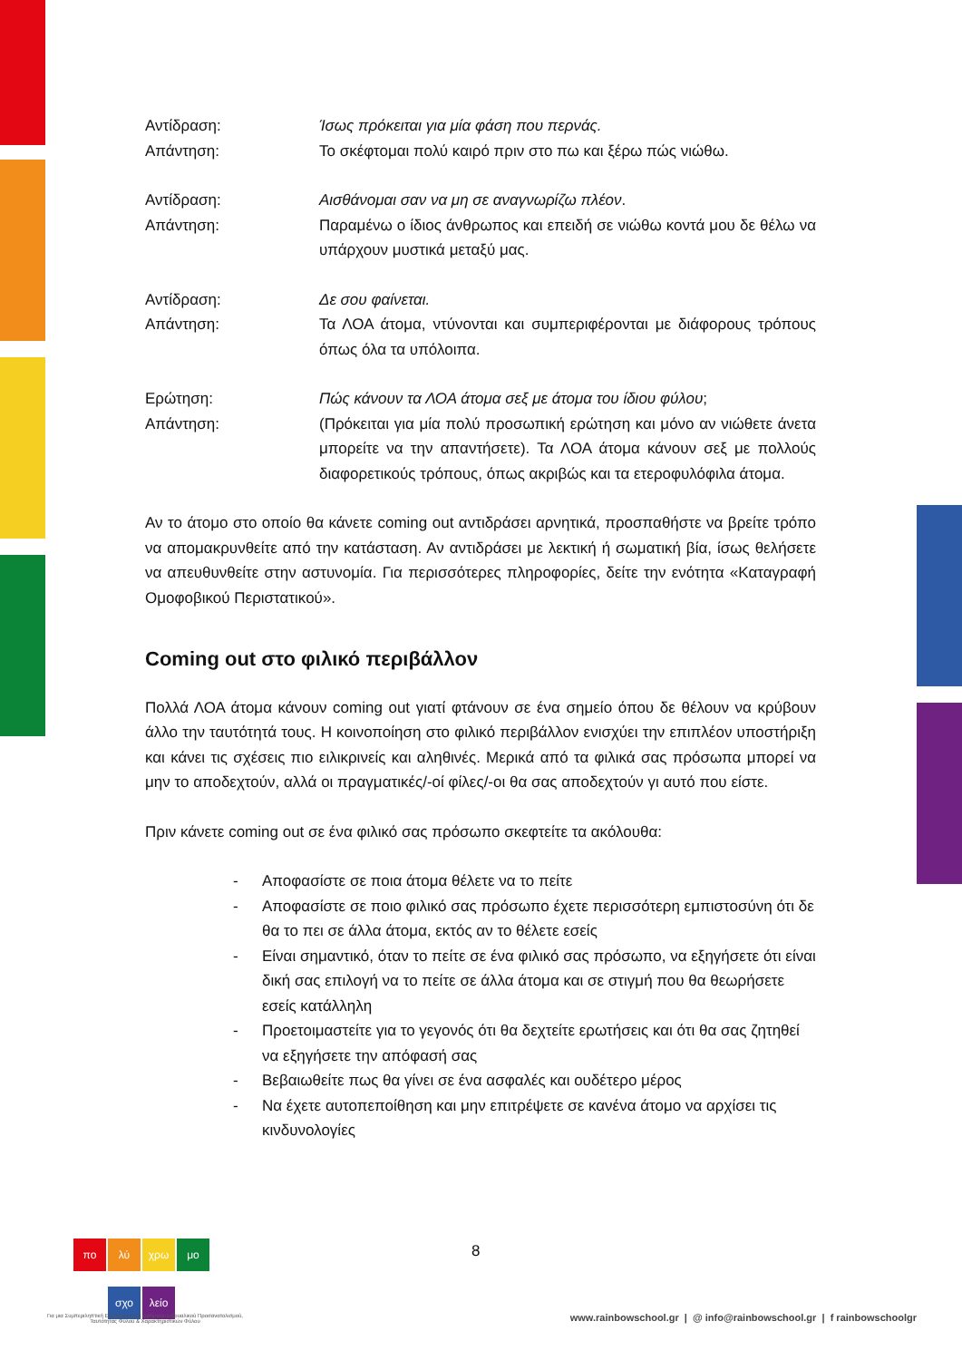Αντίδραση: Ίσως πρόκειται για μία φάση που περνάς.
Απάντηση: Το σκέφτομαι πολύ καιρό πριν στο πω και ξέρω πώς νιώθω.
Αντίδραση: Αισθάνομαι σαν να μη σε αναγνωρίζω πλέον.
Απάντηση: Παραμένω ο ίδιος άνθρωπος και επειδή σε νιώθω κοντά μου δε θέλω να υπάρχουν μυστικά μεταξύ μας.
Αντίδραση: Δε σου φαίνεται.
Απάντηση: Τα ΛΟΑ άτομα, ντύνονται και συμπεριφέρονται με διάφορους τρόπους όπως όλα τα υπόλοιπα.
Ερώτηση: Πώς κάνουν τα ΛΟΑ άτομα σεξ με άτομα του ίδιου φύλου;
Απάντηση: (Πρόκειται για μία πολύ προσωπική ερώτηση και μόνο αν νιώθετε άνετα μπορείτε να την απαντήσετε). Τα ΛΟΑ άτομα κάνουν σεξ με πολλούς διαφορετικούς τρόπους, όπως ακριβώς και τα ετεροφυλόφιλα άτομα.
Αν το άτομο στο οποίο θα κάνετε coming out αντιδράσει αρνητικά, προσπαθήστε να βρείτε τρόπο να απομακρυνθείτε από την κατάσταση. Αν αντιδράσει με λεκτική ή σωματική βία, ίσως θελήσετε να απευθυνθείτε στην αστυνομία. Για περισσότερες πληροφορίες, δείτε την ενότητα «Καταγραφή Ομοφοβικού Περιστατικού».
Coming out στο φιλικό περιβάλλον
Πολλά ΛΟΑ άτομα κάνουν coming out γιατί φτάνουν σε ένα σημείο όπου δε θέλουν να κρύβουν άλλο την ταυτότητά τους. Η κοινοποίηση στο φιλικό περιβάλλον ενισχύει την επιπλέον υποστήριξη και κάνει τις σχέσεις πιο ειλικρινείς και αληθινές. Μερικά από τα φιλικά σας πρόσωπα μπορεί να μην το αποδεχτούν, αλλά οι πραγματικές/-οί φίλες/-οι θα σας αποδεχτούν γι αυτό που είστε.
Πριν κάνετε coming out σε ένα φιλικό σας πρόσωπο σκεφτείτε τα ακόλουθα:
- Αποφασίστε σε ποια άτομα θέλετε να το πείτε
- Αποφασίστε σε ποιο φιλικό σας πρόσωπο έχετε περισσότερη εμπιστοσύνη ότι δε θα το πει σε άλλα άτομα, εκτός αν το θέλετε εσείς
- Είναι σημαντικό, όταν το πείτε σε ένα φιλικό σας πρόσωπο, να εξηγήσετε ότι είναι δική σας επιλογή να το πείτε σε άλλα άτομα και σε στιγμή που θα θεωρήσετε εσείς κατάλληλη
- Προετοιμαστείτε για το γεγονός ότι θα δεχτείτε ερωτήσεις και ότι θα σας ζητηθεί να εξηγήσετε την απόφασή σας
- Βεβαιωθείτε πως θα γίνει σε ένα ασφαλές και ουδέτερο μέρος
- Να έχετε αυτοπεποίθηση και μην επιτρέψετε σε κανένα άτομο να αρχίσει τις κινδυνολογίες
πο λύ χρω μο
σχο λείο
Για μια Συμπεριληπτική Εκπαίδευση σε ζητήματα Σεξουαλικού Προσανατολισμού, Ταυτότητας Φύλου & Χαρακτηριστικών Φύλου
8
www.rainbowschool.gr | @ info@rainbowschool.gr | f rainbowschoolgr